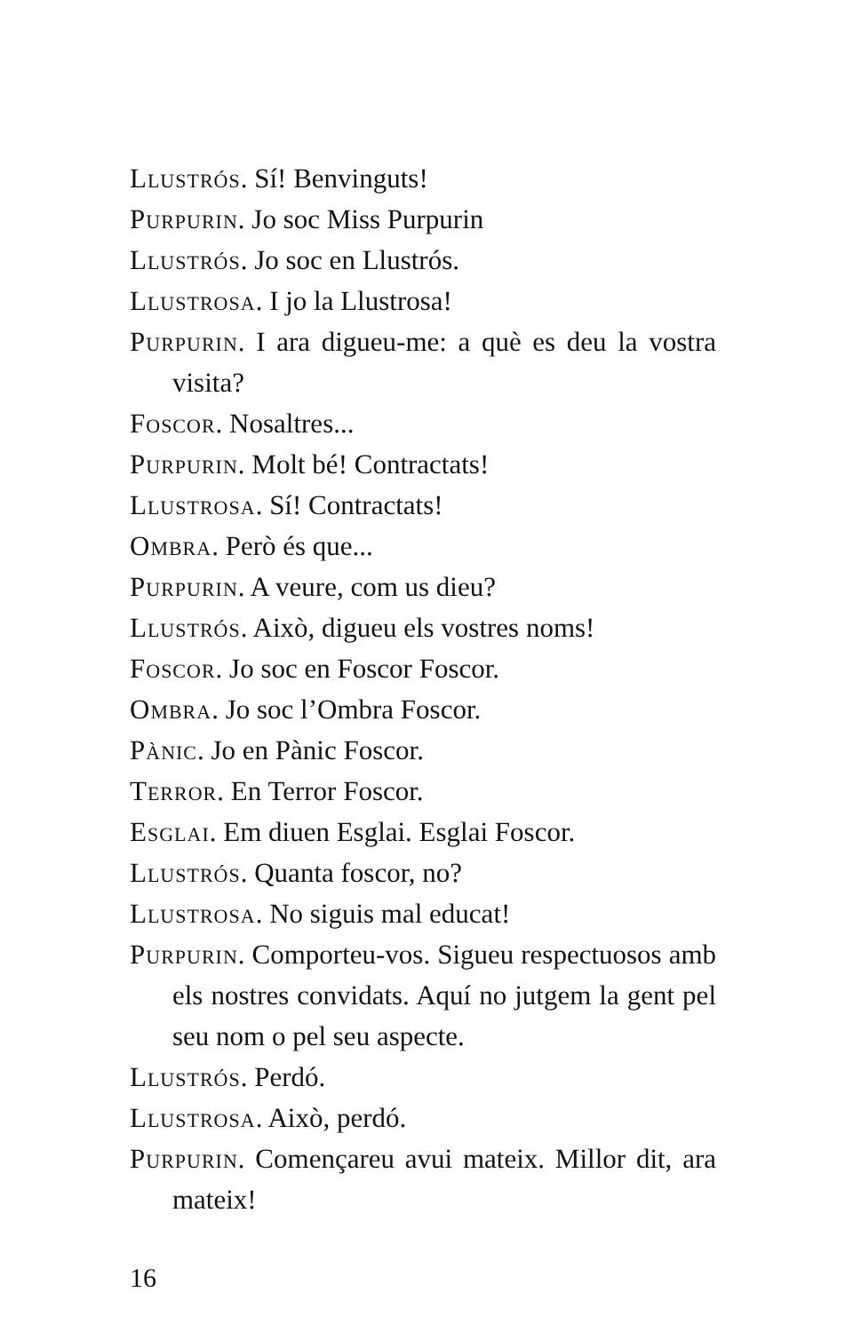Llustrós. Sí! Benvinguts!
Purpurin. Jo soc Miss Purpurin
Llustrós. Jo soc en Llustrós.
Llustrosa. I jo la Llustrosa!
Purpurin. I ara digueu-me: a què es deu la vostra visita?
Foscor. Nosaltres...
Purpurin. Molt bé! Contractats!
Llustrosa. Sí! Contractats!
Ombra. Però és que...
Purpurin. A veure, com us dieu?
Llustrós. Això, digueu els vostres noms!
Foscor. Jo soc en Foscor Foscor.
Ombra. Jo soc l’Ombra Foscor.
Pànic. Jo en Pànic Foscor.
Terror. En Terror Foscor.
Esglai. Em diuen Esglai. Esglai Foscor.
Llustrós. Quanta foscor, no?
Llustrosa. No siguis mal educat!
Purpurin. Comporteu-vos. Sigueu respectuosos amb els nostres convidats. Aquí no jutgem la gent pel seu nom o pel seu aspecte.
Llustrós. Perdó.
Llustrosa. Això, perdó.
Purpurin. Començareu avui mateix. Millor dit, ara mateix!
16